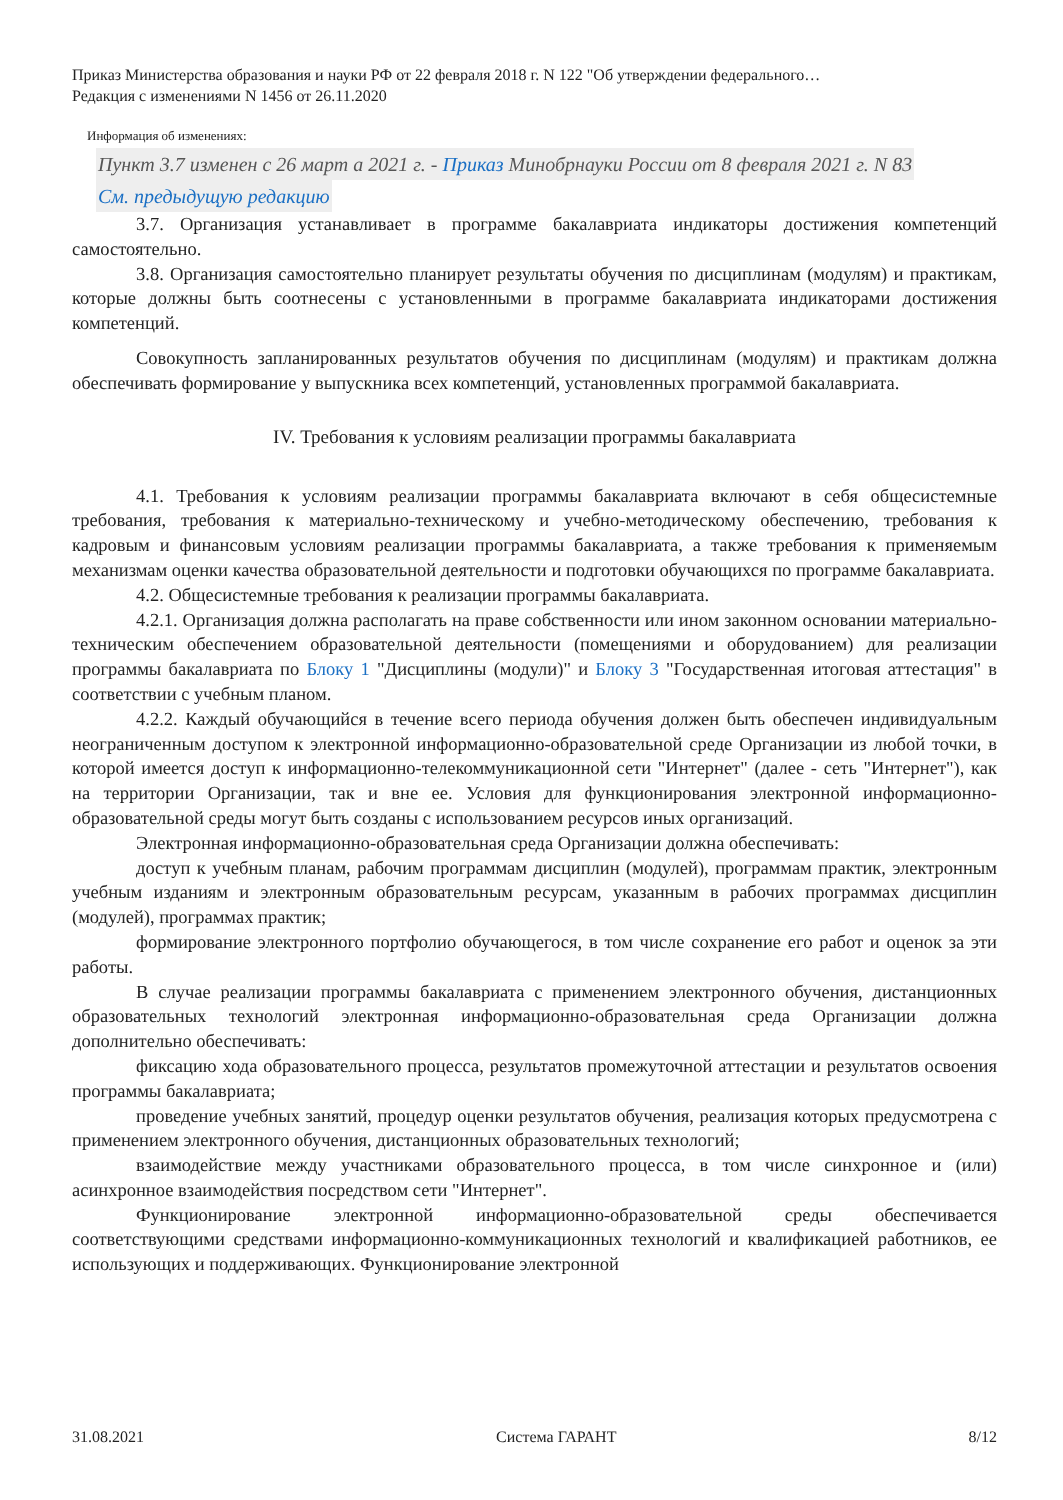Приказ Министерства образования и науки РФ от 22 февраля 2018 г. N 122 "Об утверждении федерального…
Редакция с изменениями N 1456 от 26.11.2020
Информация об изменениях:
Пункт 3.7 изменен с 26 март а 2021 г. - Приказ Минобрнауки России от 8 февраля 2021 г. N 83
См. предыдущую редакцию
3.7. Организация устанавливает в программе бакалавриата индикаторы достижения компетенций самостоятельно.
3.8. Организация самостоятельно планирует результаты обучения по дисциплинам (модулям) и практикам, которые должны быть соотнесены с установленными в программе бакалавриата индикаторами достижения компетенций.
Совокупность запланированных результатов обучения по дисциплинам (модулям) и практикам должна обеспечивать формирование у выпускника всех компетенций, установленных программой бакалавриата.
IV. Требования к условиям реализации программы бакалавриата
4.1. Требования к условиям реализации программы бакалавриата включают в себя общесистемные требования, требования к материально-техническому и учебно-методическому обеспечению, требования к кадровым и финансовым условиям реализации программы бакалавриата, а также требования к применяемым механизмам оценки качества образовательной деятельности и подготовки обучающихся по программе бакалавриата.
4.2. Общесистемные требования к реализации программы бакалавриата.
4.2.1. Организация должна располагать на праве собственности или ином законном основании материально-техническим обеспечением образовательной деятельности (помещениями и оборудованием) для реализации программы бакалавриата по Блоку 1 "Дисциплины (модули)" и Блоку 3 "Государственная итоговая аттестация" в соответствии с учебным планом.
4.2.2. Каждый обучающийся в течение всего периода обучения должен быть обеспечен индивидуальным неограниченным доступом к электронной информационно-образовательной среде Организации из любой точки, в которой имеется доступ к информационно-телекоммуникационной сети "Интернет" (далее - сеть "Интернет"), как на территории Организации, так и вне ее. Условия для функционирования электронной информационно-образовательной среды могут быть созданы с использованием ресурсов иных организаций.
Электронная информационно-образовательная среда Организации должна обеспечивать:
доступ к учебным планам, рабочим программам дисциплин (модулей), программам практик, электронным учебным изданиям и электронным образовательным ресурсам, указанным в рабочих программах дисциплин (модулей), программах практик;
формирование электронного портфолио обучающегося, в том числе сохранение его работ и оценок за эти работы.
В случае реализации программы бакалавриата с применением электронного обучения, дистанционных образовательных технологий электронная информационно-образовательная среда Организации должна дополнительно обеспечивать:
фиксацию хода образовательного процесса, результатов промежуточной аттестации и результатов освоения программы бакалавриата;
проведение учебных занятий, процедур оценки результатов обучения, реализация которых предусмотрена с применением электронного обучения, дистанционных образовательных технологий;
взаимодействие между участниками образовательного процесса, в том числе синхронное и (или) асинхронное взаимодействия посредством сети "Интернет".
Функционирование электронной информационно-образовательной среды обеспечивается соответствующими средствами информационно-коммуникационных технологий и квалификацией работников, ее использующих и поддерживающих. Функционирование электронной
31.08.2021 Система ГАРАНТ 8/12